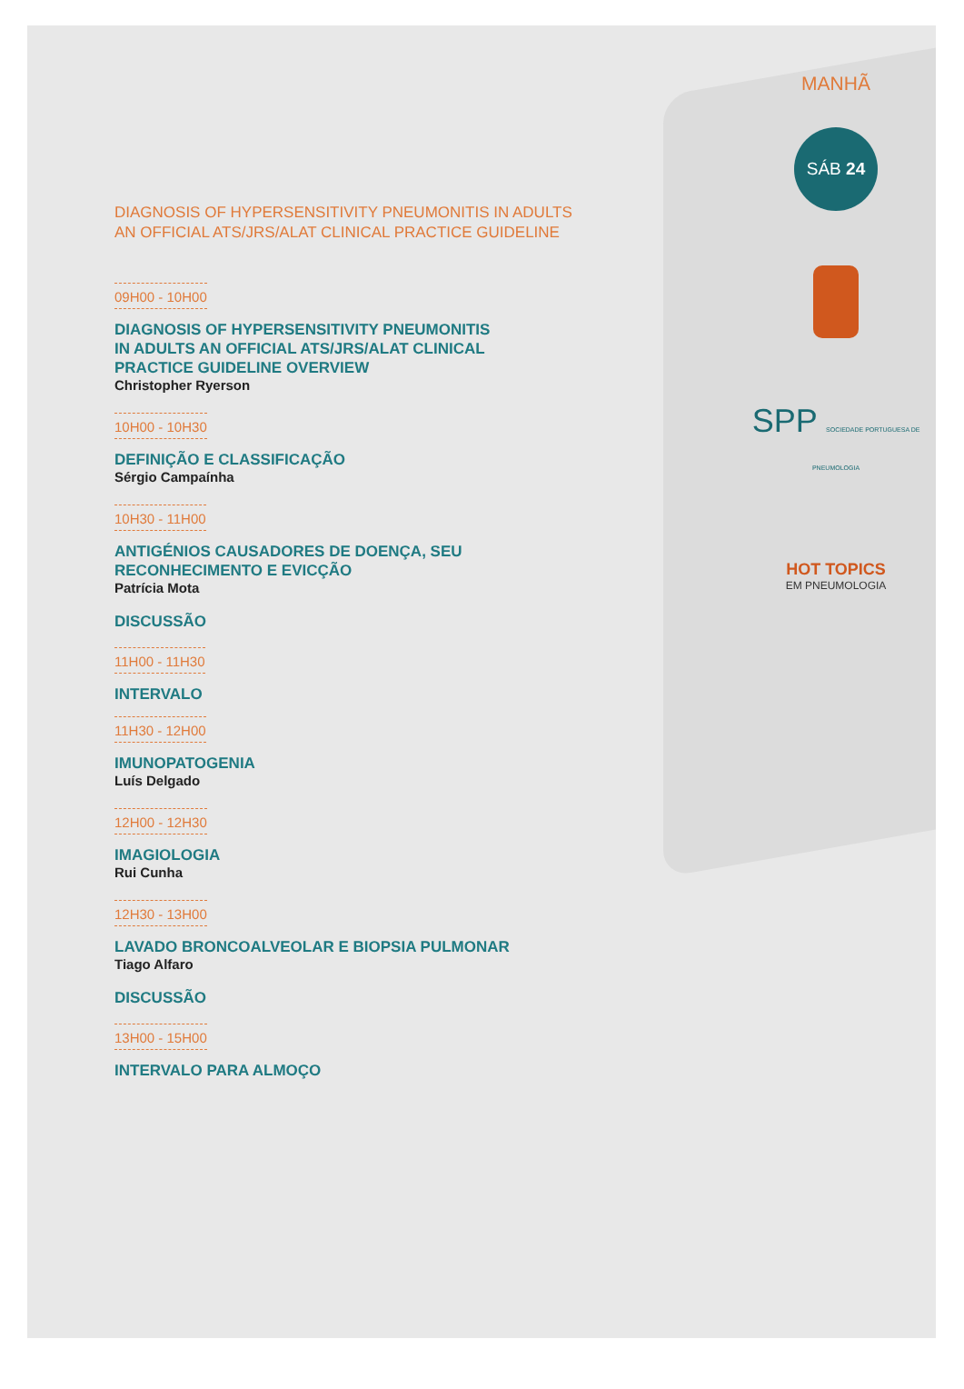MANHÃ
SÁB 24
SPP SOCIEDADE PORTUGUESA DE PNEUMOLOGIA
HOT TOPICS
EM PNEUMOLOGIA
DIAGNOSIS OF HYPERSENSITIVITY PNEUMONITIS IN ADULTS
AN OFFICIAL ATS/JRS/ALAT CLINICAL PRACTICE GUIDELINE
09H00 - 10H00
DIAGNOSIS OF HYPERSENSITIVITY PNEUMONITIS
IN ADULTS AN OFFICIAL ATS/JRS/ALAT CLINICAL
PRACTICE GUIDELINE OVERVIEW
Christopher Ryerson
10H00 - 10H30
DEFINIÇÃO E CLASSIFICAÇÃO
Sérgio Campaínha
10H30 - 11H00
ANTIGÉNIOS CAUSADORES DE DOENÇA, SEU
RECONHECIMENTO E EVICÇÃO
Patrícia Mota
DISCUSSÃO
11H00 - 11H30
INTERVALO
11H30 - 12H00
IMUNOPATOGENIA
Luís Delgado
12H00 - 12H30
IMAGIOLOGIA
Rui Cunha
12H30 - 13H00
LAVADO BRONCOALVEOLAR E BIOPSIA PULMONAR
Tiago Alfaro
DISCUSSÃO
13H00 - 15H00
INTERVALO PARA ALMOÇO